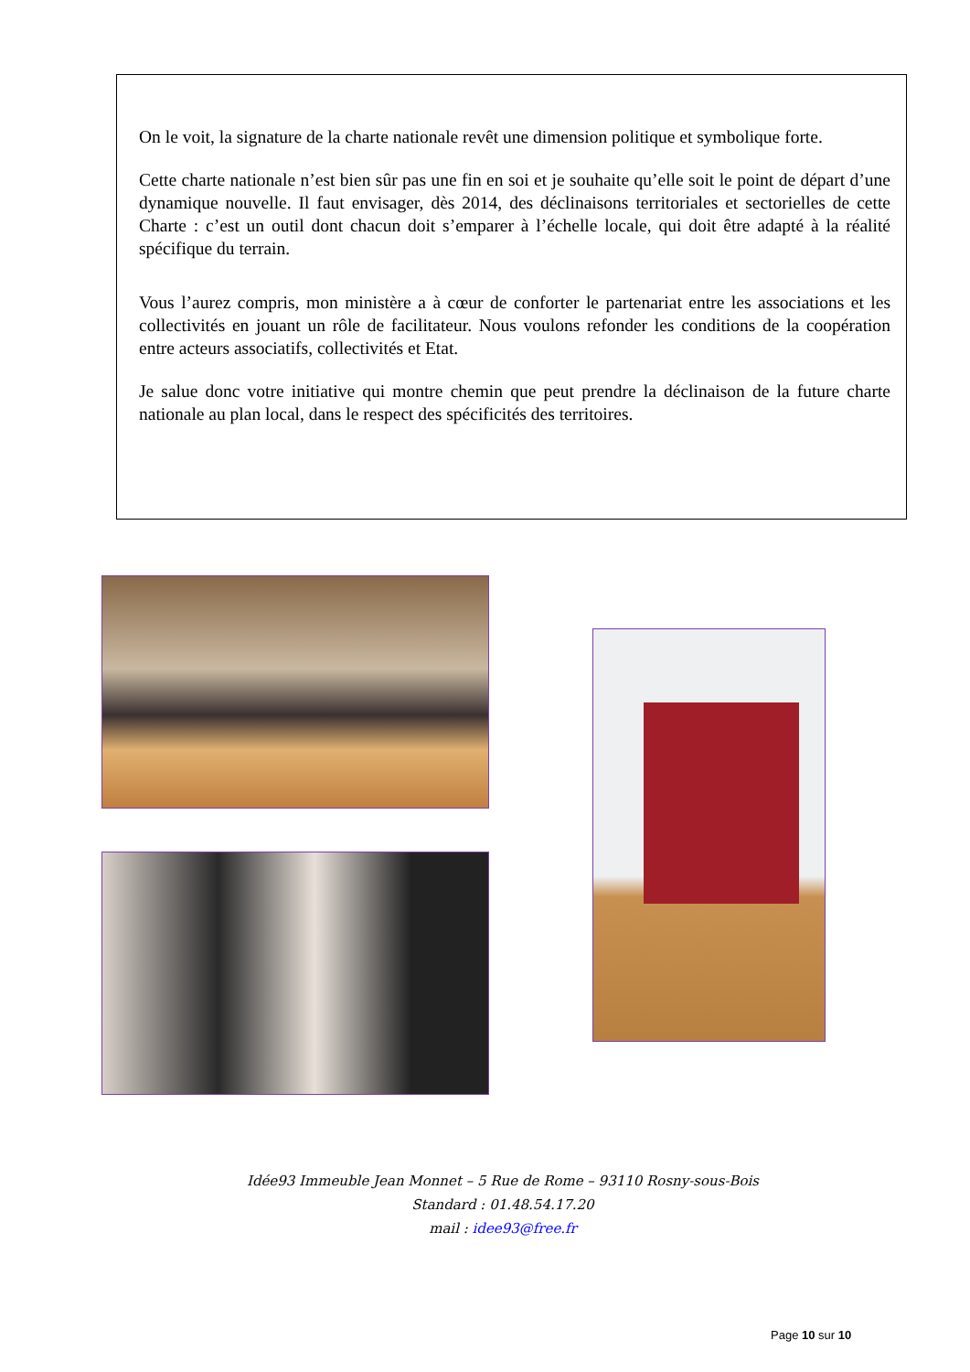On le voit, la signature de la charte nationale revêt une dimension politique et symbolique forte.
Cette charte nationale n’est bien sûr pas une fin en soi et je souhaite qu’elle soit le point de départ d’une dynamique nouvelle. Il faut envisager, dès 2014, des déclinaisons territoriales et sectorielles de cette Charte : c’est un outil dont chacun doit s’emparer à l’échelle locale, qui doit être adapté à la réalité spécifique du terrain.
Vous l’aurez compris, mon ministère a à cœur de conforter le partenariat entre les associations et les collectivités en jouant un rôle de facilitateur. Nous voulons refonder les conditions de la coopération entre acteurs associatifs, collectivités et Etat.
Je salue donc votre initiative qui montre chemin que peut prendre la déclinaison de la future charte nationale au plan local, dans le respect des spécificités des territoires.
Idée93 Immeuble Jean Monnet – 5 Rue de Rome – 93110 Rosny-sous-Bois
Standard : 01.48.54.17.20
mail : idee93@free.fr
Page 10 sur 10